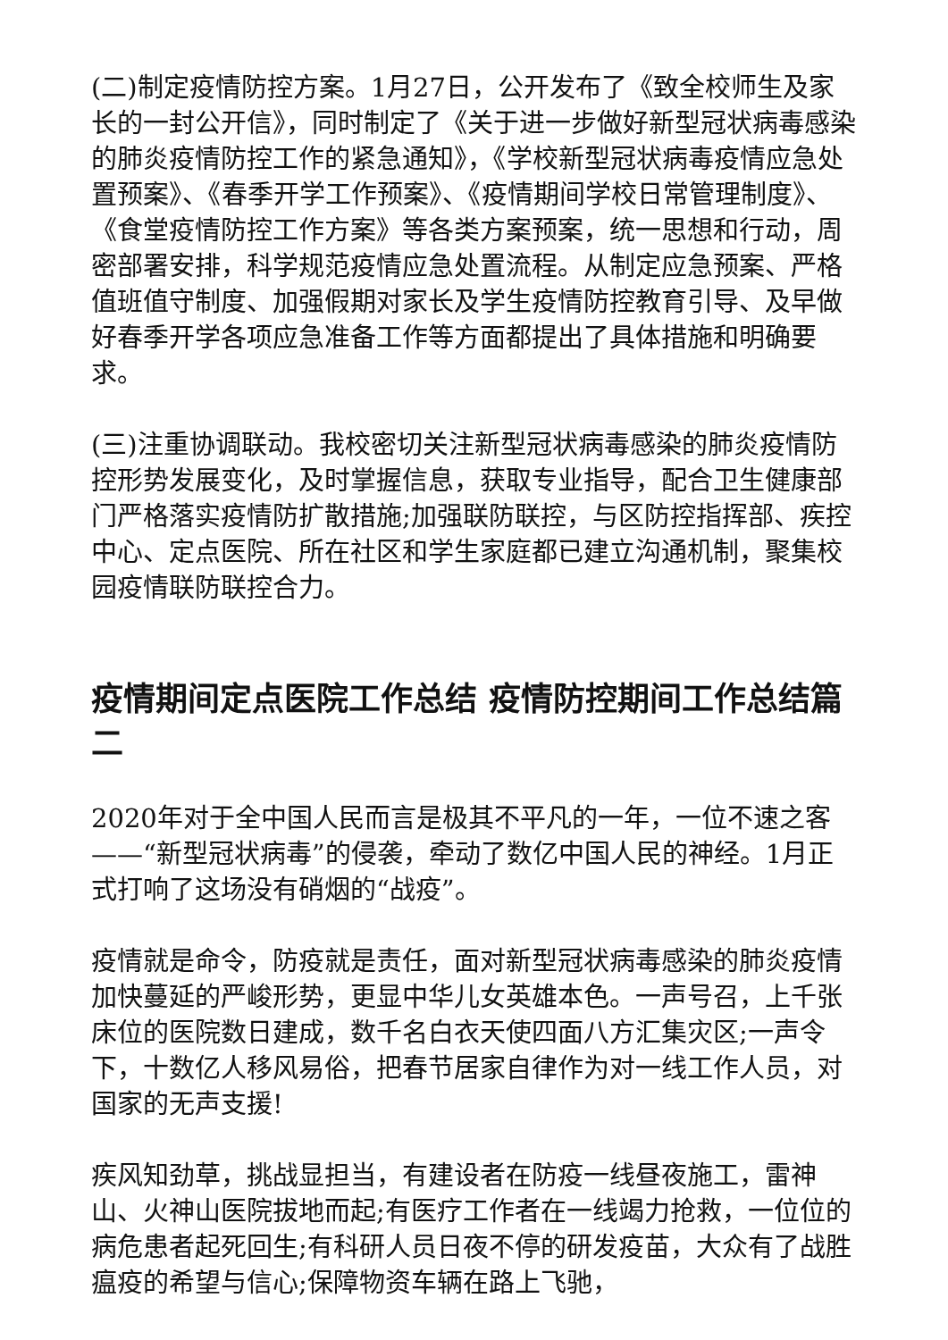(二)制定疫情防控方案。1月27日，公开发布了《致全校师生及家长的一封公开信》，同时制定了《关于进一步做好新型冠状病毒感染的肺炎疫情防控工作的紧急通知》，《学校新型冠状病毒疫情应急处置预案》、《春季开学工作预案》、《疫情期间学校日常管理制度》、《食堂疫情防控工作方案》等各类方案预案，统一思想和行动，周密部署安排，科学规范疫情应急处置流程。从制定应急预案、严格值班值守制度、加强假期对家长及学生疫情防控教育引导、及早做好春季开学各项应急准备工作等方面都提出了具体措施和明确要求。
(三)注重协调联动。我校密切关注新型冠状病毒感染的肺炎疫情防控形势发展变化，及时掌握信息，获取专业指导，配合卫生健康部门严格落实疫情防扩散措施;加强联防联控，与区防控指挥部、疾控中心、定点医院、所在社区和学生家庭都已建立沟通机制，聚集校园疫情联防联控合力。
疫情期间定点医院工作总结 疫情防控期间工作总结篇二
2020年对于全中国人民而言是极其不平凡的一年，一位不速之客——“新型冠状病毒”的侵袭，牵动了数亿中国人民的神经。1月正式打响了这场没有硝烟的“战疫”。
疫情就是命令，防疫就是责任，面对新型冠状病毒感染的肺炎疫情加快蔓延的严峻形势，更显中华儿女英雄本色。一声号召，上千张床位的医院数日建成，数千名白衣天使四面八方汇集灾区;一声令下，十数亿人移风易俗，把春节居家自律作为对一线工作人员，对国家的无声支援!
疾风知劲草，挑战显担当，有建设者在防疫一线昼夜施工，雷神山、火神山医院拔地而起;有医疗工作者在一线竭力抢救，一位位的病危患者起死回生;有科研人员日夜不停的研发疫苗，大众有了战胜瘟疫的希望与信心;保障物资车辆在路上飞驰，